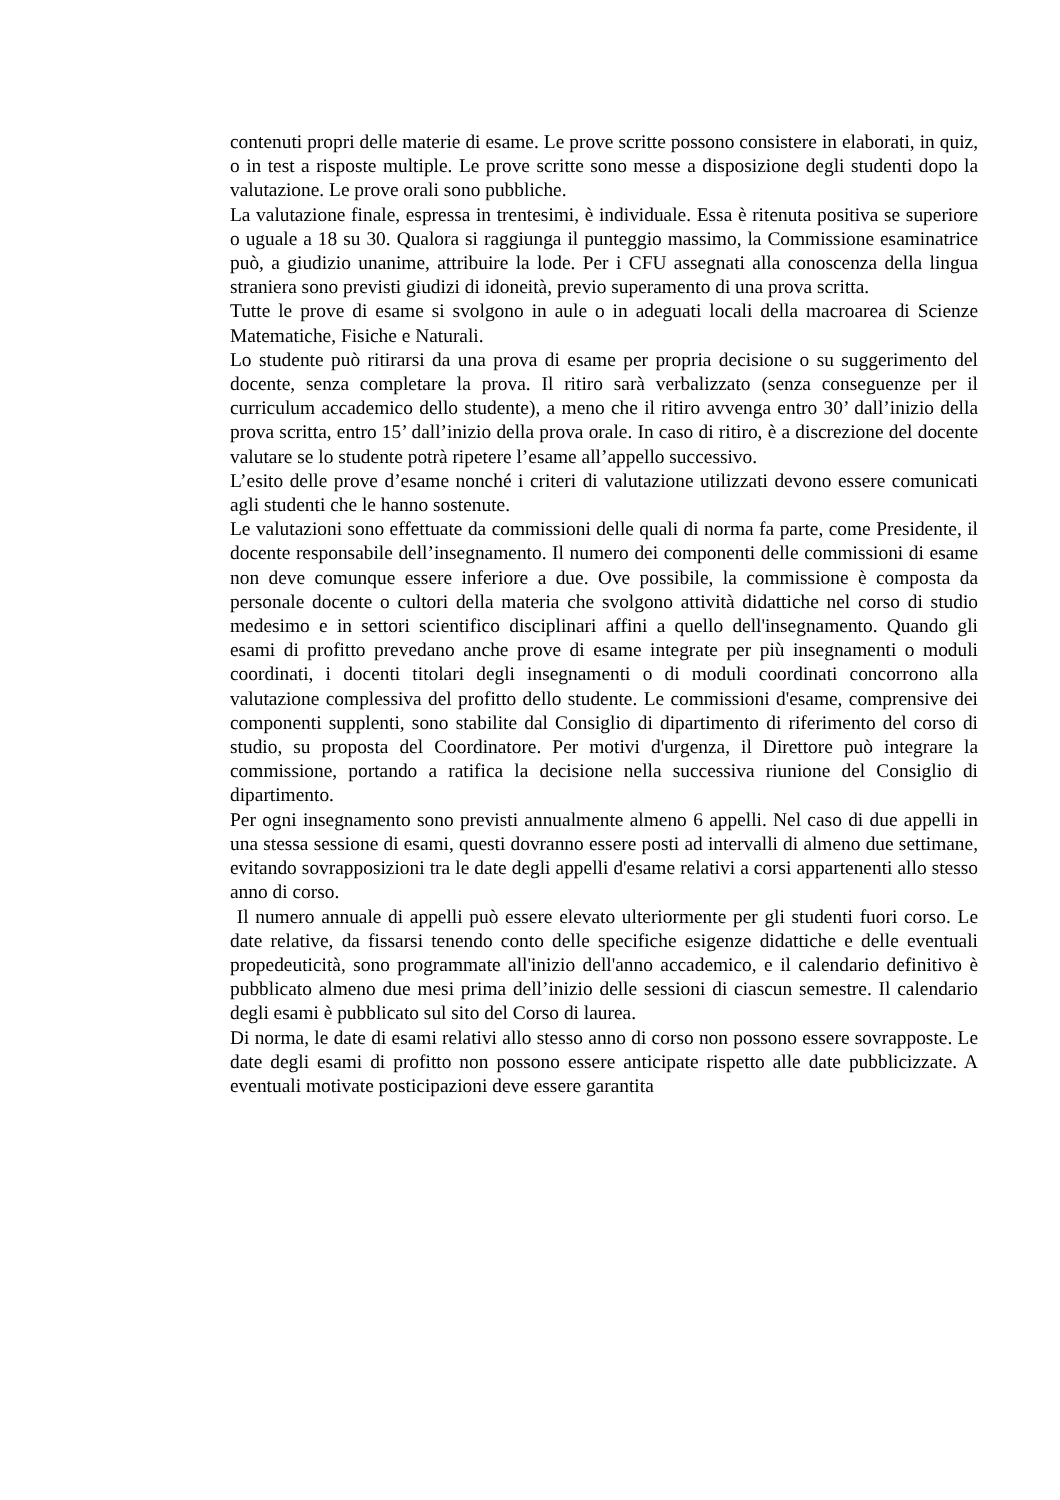contenuti propri delle materie di esame. Le prove scritte possono consistere in elaborati, in quiz, o in test a risposte multiple. Le prove scritte sono messe a disposizione degli studenti dopo la valutazione. Le prove orali sono pubbliche.
La valutazione finale, espressa in trentesimi, è individuale. Essa è ritenuta positiva se superiore o uguale a 18 su 30. Qualora si raggiunga il punteggio massimo, la Commissione esaminatrice può, a giudizio unanime, attribuire la lode. Per i CFU assegnati alla conoscenza della lingua straniera sono previsti giudizi di idoneità, previo superamento di una prova scritta.
Tutte le prove di esame si svolgono in aule o in adeguati locali della macroarea di Scienze Matematiche, Fisiche e Naturali.
Lo studente può ritirarsi da una prova di esame per propria decisione o su suggerimento del docente, senza completare la prova. Il ritiro sarà verbalizzato (senza conseguenze per il curriculum accademico dello studente), a meno che il ritiro avvenga entro 30’ dall’inizio della prova scritta, entro 15’ dall’inizio della prova orale. In caso di ritiro, è a discrezione del docente valutare se lo studente potrà ripetere l’esame all’appello successivo.
L’esito delle prove d’esame nonché i criteri di valutazione utilizzati devono essere comunicati agli studenti che le hanno sostenute.
Le valutazioni sono effettuate da commissioni delle quali di norma fa parte, come Presidente, il docente responsabile dell’insegnamento. Il numero dei componenti delle commissioni di esame non deve comunque essere inferiore a due. Ove possibile, la commissione è composta da personale docente o cultori della materia che svolgono attività didattiche nel corso di studio medesimo e in settori scientifico disciplinari affini a quello dell'insegnamento. Quando gli esami di profitto prevedano anche prove di esame integrate per più insegnamenti o moduli coordinati, i docenti titolari degli insegnamenti o di moduli coordinati concorrono alla valutazione complessiva del profitto dello studente. Le commissioni d'esame, comprensive dei componenti supplenti, sono stabilite dal Consiglio di dipartimento di riferimento del corso di studio, su proposta del Coordinatore. Per motivi d'urgenza, il Direttore può integrare la commissione, portando a ratifica la decisione nella successiva riunione del Consiglio di dipartimento.
Per ogni insegnamento sono previsti annualmente almeno 6 appelli. Nel caso di due appelli in una stessa sessione di esami, questi dovranno essere posti ad intervalli di almeno due settimane, evitando sovrapposizioni tra le date degli appelli d'esame relativi a corsi appartenenti allo stesso anno di corso.
Il numero annuale di appelli può essere elevato ulteriormente per gli studenti fuori corso. Le date relative, da fissarsi tenendo conto delle specifiche esigenze didattiche e delle eventuali propedeuticità, sono programmate all'inizio dell'anno accademico, e il calendario definitivo è pubblicato almeno due mesi prima dell’inizio delle sessioni di ciascun semestre. Il calendario degli esami è pubblicato sul sito del Corso di laurea.
Di norma, le date di esami relativi allo stesso anno di corso non possono essere sovrapposte. Le date degli esami di profitto non possono essere anticipate rispetto alle date pubblicizzate. A eventuali motivate posticipazioni deve essere garantita